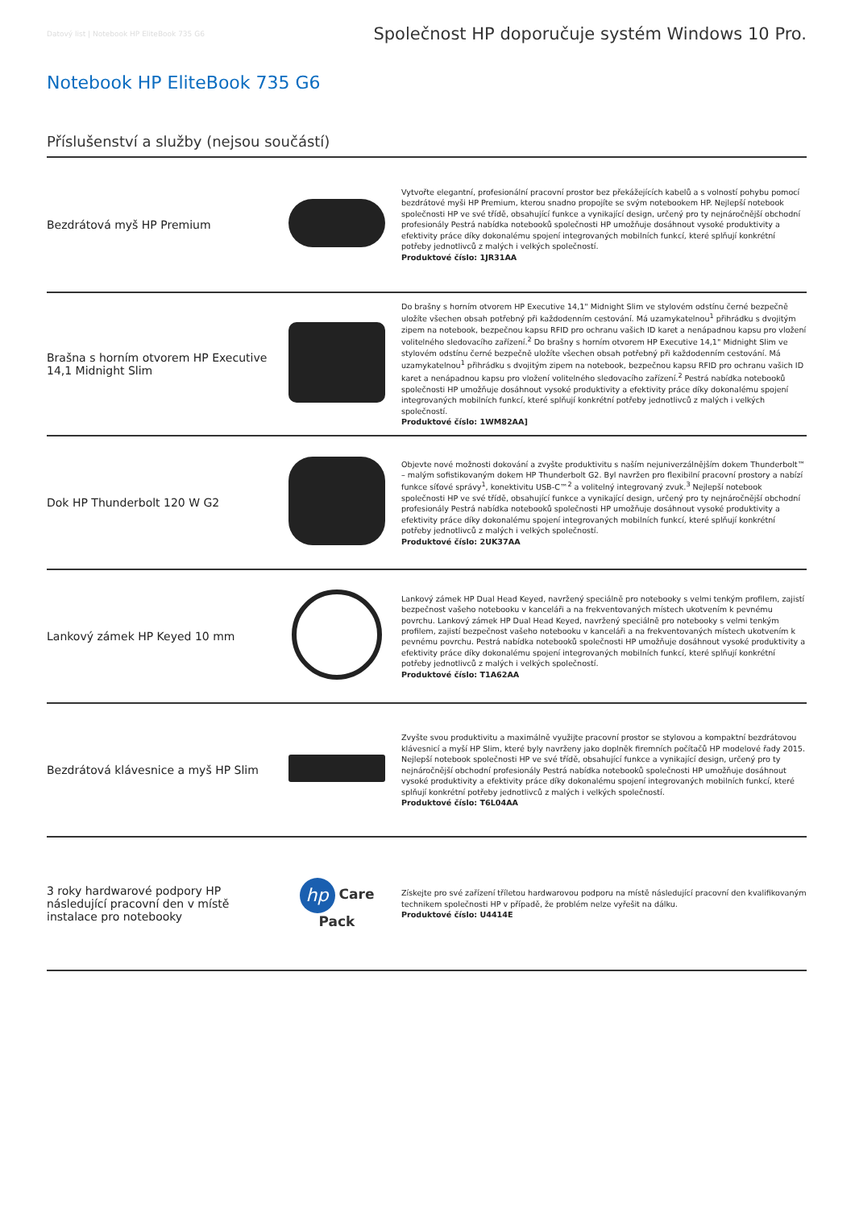Datový list | Notebook HP EliteBook 735 G6 Společnost HP doporučuje systém Windows 10 Pro.
Notebook HP EliteBook 735 G6
Příslušenství a služby (nejsou součástí)
| Bezdrátová myš HP Premium | | Vytvořte elegantní, profesionální pracovní prostor bez překážejících kabelů a s volností pohybu pomocí bezdrátové myši HP Premium, kterou snadno propojíte se svým notebookem HP. Nejlepší notebook společnosti HP ve své třídě, obsahující funkce a vynikající design, určený pro ty nejnáročnější obchodní profesionály Pestrá nabídka notebooků společnosti HP umožňuje dosáhnout vysoké produktivity a efektivity práce díky dokonalému spojení integrovaných mobilních funkcí, které splňují konkrétní potřeby jednotlivců z malých i velkých společností. Produktové číslo: 1JR31AA |
| Brašna s horním otvorem HP Executive 14,1 Midnight Slim | | Do brašny s horním otvorem HP Executive 14,1" Midnight Slim ve stylovém odstínu černé bezpečně uložíte všechen obsah potřebný při každodenním cestování. Má uzamykatelnou<sup>1</sup> přihrádku s dvojitým zipem na notebook, bezpečnou kapsu RFID pro ochranu vašich ID karet a nenápadnou kapsu pro vložení volitelného sledovacího zařízení.<sup>2</sup> Do brašny s horním otvorem HP Executive 14,1" Midnight Slim ve stylovém odstínu černé bezpečně uložíte všechen obsah potřebný při každodenním cestování. Má uzamykatelnou<sup>1</sup> přihrádku s dvojitým zipem na notebook, bezpečnou kapsu RFID pro ochranu vašich ID karet a nenápadnou kapsu pro vložení volitelného sledovacího zařízení.<sup>2</sup> Pestrá nabídka notebooků společnosti HP umožňuje dosáhnout vysoké produktivity a efektivity práce díky dokonalému spojení integrovaných mobilních funkcí, které splňují konkrétní potřeby jednotlivců z malých i velkých společností. Produktové číslo: 1WM82AA] |
| Dok HP Thunderbolt 120 W G2 | | Objevte nové možnosti dokování a zvyšte produktivitu s naším nejuniverzálnějším dokem Thunderbolt™ – malým sofistikovaným dokem HP Thunderbolt G2. Byl navržen pro flexibilní pracovní prostory a nabízí funkce síťové správy<sup>1</sup>, konektivitu USB-C™<sup>2</sup> a volitelný integrovaný zvuk.<sup>3</sup> Nejlepší notebook společnosti HP ve své třídě, obsahující funkce a vynikající design, určený pro ty nejnáročnější obchodní profesionály Pestrá nabídka notebooků společnosti HP umožňuje dosáhnout vysoké produktivity a efektivity práce díky dokonalému spojení integrovaných mobilních funkcí, které splňují konkrétní potřeby jednotlivců z malých i velkých společností. Produktové číslo: 2UK37AA |
| Lankový zámek HP Keyed 10 mm | | Lankový zámek HP Dual Head Keyed, navržený speciálně pro notebooky s velmi tenkým profilem, zajistí bezpečnost vašeho notebooku v kanceláři a na frekventovaných místech ukotvením k pevnému povrchu. Lankový zámek HP Dual Head Keyed, navržený speciálně pro notebooky s velmi tenkým profilem, zajistí bezpečnost vašeho notebooku v kanceláři a na frekventovaných místech ukotvením k pevnému povrchu. Pestrá nabídka notebooků společnosti HP umožňuje dosáhnout vysoké produktivity a efektivity práce díky dokonalému spojení integrovaných mobilních funkcí, které splňují konkrétní potřeby jednotlivců z malých i velkých společností. Produktové číslo: T1A62AA |
| Bezdrátová klávesnice a myš HP Slim | | Zvyšte svou produktivitu a maximálně využijte pracovní prostor se stylovou a kompaktní bezdrátovou klávesnicí a myší HP Slim, které byly navrženy jako doplněk firemních počítačů HP modelové řady 2015. Nejlepší notebook společnosti HP ve své třídě, obsahující funkce a vynikající design, určený pro ty nejnáročnější obchodní profesionály Pestrá nabídka notebooků společnosti HP umožňuje dosáhnout vysoké produktivity a efektivity práce díky dokonalému spojení integrovaných mobilních funkcí, které splňují konkrétní potřeby jednotlivců z malých i velkých společností. Produktové číslo: T6L04AA |
| 3 roky hardwarové podpory HP následující pracovní den v místě instalace pro notebooky | hp Care Pack | Získejte pro své zařízení tříletou hardwarovou podporu na místě následující pracovní den kvalifikovaným technikem společnosti HP v případě, že problém nelze vyřešit na dálku. Produktové číslo: U4414E |